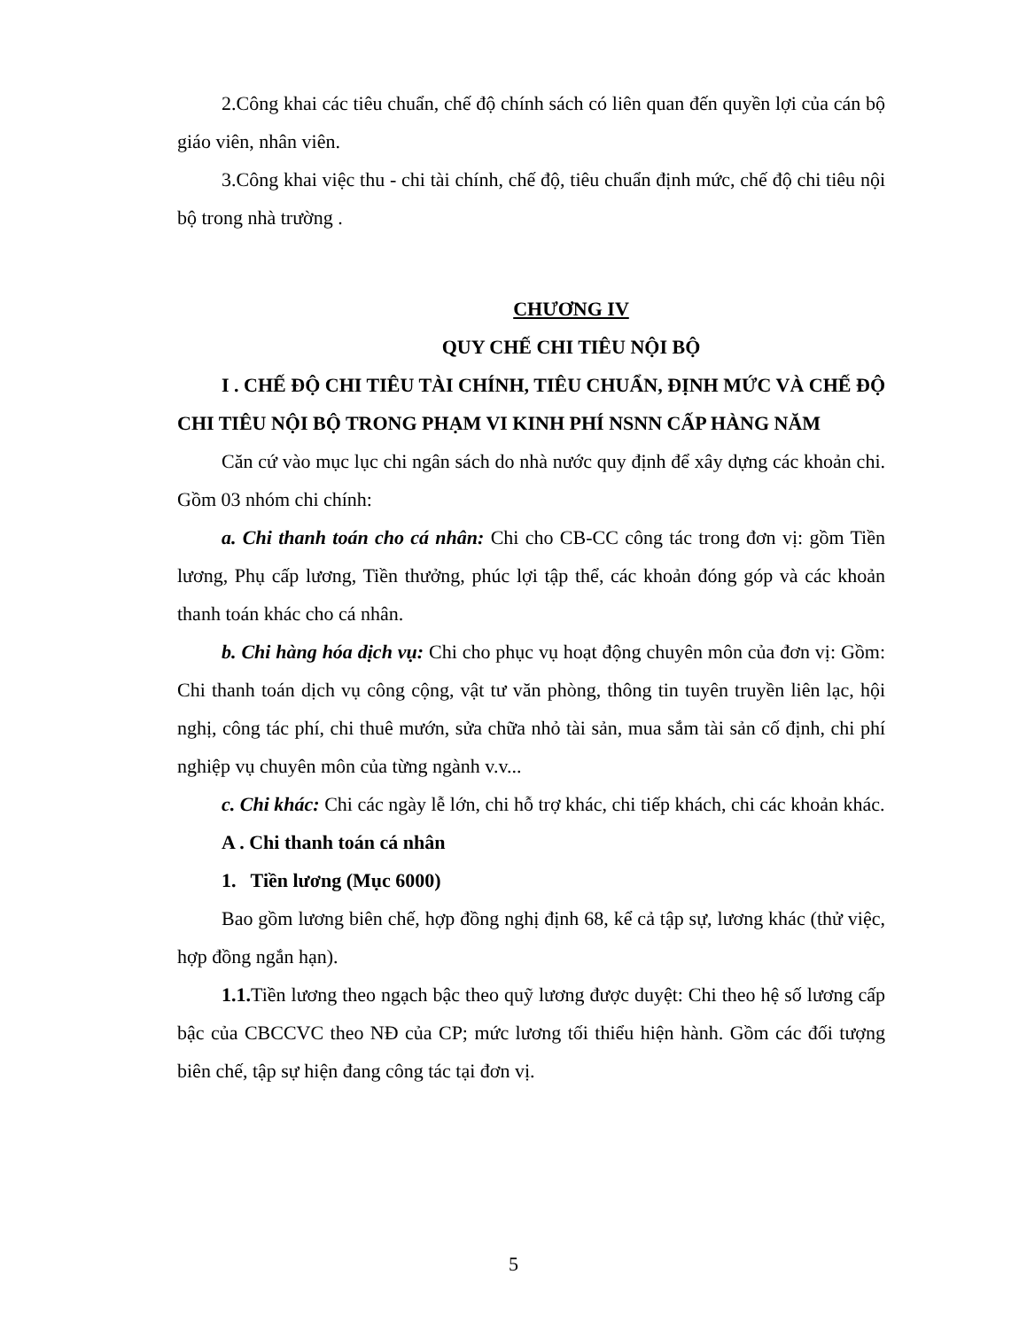2.Công khai các tiêu chuẩn, chế độ chính sách có liên quan đến quyền lợi của cán bộ giáo viên, nhân viên.
3.Công khai việc thu - chi tài chính, chế độ, tiêu chuẩn định mức, chế độ chi tiêu nội bộ trong nhà trường .
CHƯƠNG IV
QUY CHẾ CHI TIÊU NỘI BỘ
I . CHẾ ĐỘ CHI TIÊU TÀI CHÍNH, TIÊU CHUẨN, ĐỊNH MỨC VÀ CHẾ ĐỘ CHI TIÊU NỘI BỘ TRONG PHẠM VI KINH PHÍ NSNN CẤP HÀNG NĂM
Căn cứ vào mục lục chi ngân sách do nhà nước quy định để xây dựng các khoản chi. Gồm 03 nhóm chi chính:
a. Chi thanh toán cho cá nhân: Chi cho CB-CC công tác trong đơn vị: gồm Tiền lương, Phụ cấp lương, Tiền thưởng, phúc lợi tập thể, các khoản đóng góp và các khoản thanh toán khác cho cá nhân.
b. Chi hàng hóa dịch vụ: Chi cho phục vụ hoạt động chuyên môn của đơn vị: Gồm: Chi thanh toán dịch vụ công cộng, vật tư văn phòng, thông tin tuyên truyền liên lạc, hội nghị, công tác phí, chi thuê mướn, sửa chữa nhỏ tài sản, mua sắm tài sản cố định, chi phí nghiệp vụ chuyên môn của từng ngành v.v...
c. Chi khác: Chi các ngày lễ lớn, chi hỗ trợ khác, chi tiếp khách, chi các khoản khác.
A . Chi thanh toán cá nhân
1. Tiền lương (Mục 6000)
Bao gồm lương biên chế, hợp đồng nghị định 68, kể cả tập sự, lương khác (thử việc, hợp đồng ngắn hạn).
1.1. Tiền lương theo ngạch bậc theo quỹ lương được duyệt: Chi theo hệ số lương cấp bậc của CBCCVC theo NĐ của CP; mức lương tối thiểu hiện hành. Gồm các đối tượng biên chế, tập sự hiện đang công tác tại đơn vị.
5